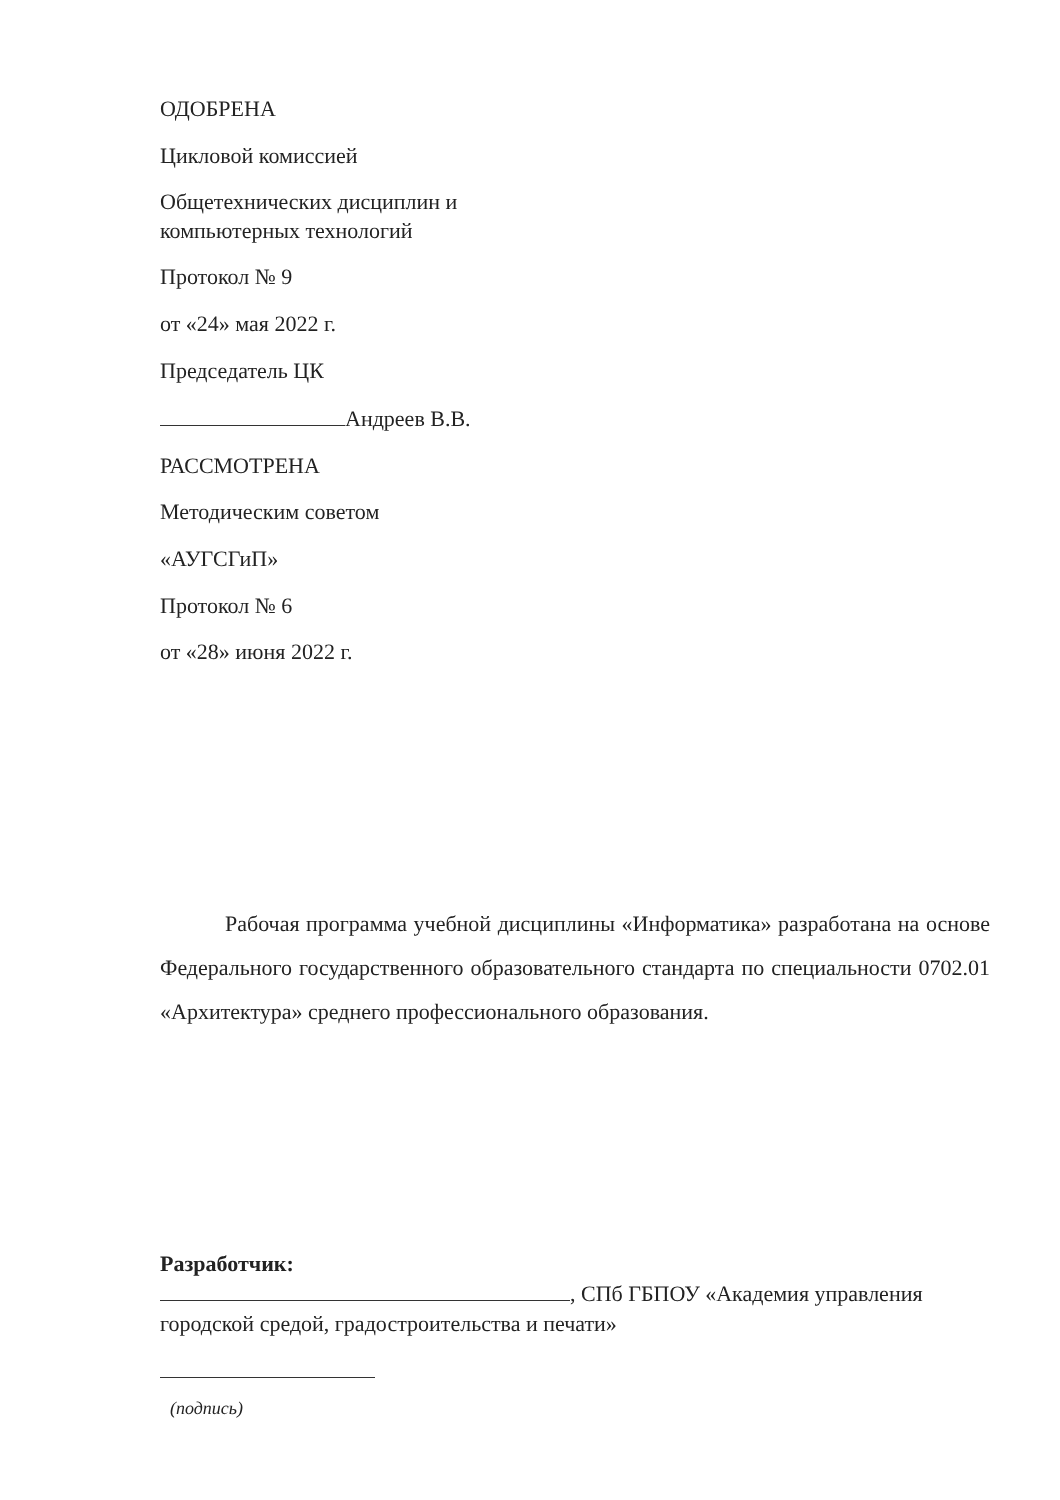ОДОБРЕНА
Цикловой комиссией
Общетехнических дисциплин и
компьютерных технологий
Протокол № 9
от «24» мая 2022 г.
Председатель ЦК
Андреев В.В.
РАССМОТРЕНА
Методическим советом
«АУГСГиП»
Протокол № 6
от «28» июня 2022 г.
Рабочая программа учебной дисциплины «Информатика» разработана на основе Федерального государственного образовательного стандарта по специальности 0702.01 «Архитектура» среднего профессионального образования.
Разработчик:
, СПб ГБПОУ «Академия управления городской средой, градостроительства и печати»
(подпись)